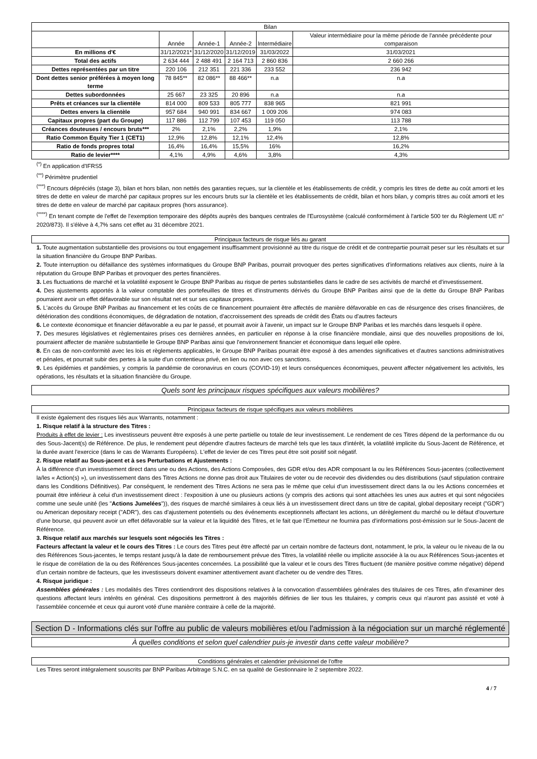| Bilan | | | | | |
| --- | --- | --- | --- | --- | --- |
| | Année | Année-1 | Année-2 | Intermédiaire | Valeur intermédiaire pour la même période de l'année précédente pour comparaison |
| En millions d'€ | 31/12/2021* | 31/12/2020 | 31/12/2019 | 31/03/2022 | 31/03/2021 |
| Total des actifs | 2 634 444 | 2 488 491 | 2 164 713 | 2 860 836 | 2 660 266 |
| Dettes représentées par un titre | 220 106 | 212 351 | 221 336 | 233 552 | 236 942 |
| Dont dettes senior préférées à moyen long terme | 78 845** | 82 086** | 88 466** | n.a | n.a |
| Dettes subordonnées | 25 667 | 23 325 | 20 896 | n.a | n.a |
| Prêts et créances sur la clientèle | 814 000 | 809 533 | 805 777 | 838 965 | 821 991 |
| Dettes envers la clientèle | 957 684 | 940 991 | 834 667 | 1 009 206 | 974 083 |
| Capitaux propres (part du Groupe) | 117 886 | 112 799 | 107 453 | 119 050 | 113 788 |
| Créances douteuses / encours bruts*** | 2% | 2,1% | 2,2% | 1,9% | 2,1% |
| Ratio Common Equity Tier 1 (CET1) | 12,9% | 12,8% | 12,1% | 12,4% | 12,8% |
| Ratio de fonds propres total | 16,4% | 16,4% | 15,5% | 16% | 16,2% |
| Ratio de levier**** | 4,1% | 4,9% | 4,6% | 3,8% | 4,3% |
<sup>(*)</sup> En application d'IFRS5
<sup>(**)</sup> Périmètre prudentiel
<sup>(***)</sup> Encours dépréciés (stage 3), bilan et hors bilan, non nettés des garanties reçues, sur la clientèle et les établissements de crédit, y compris les titres de dette au coût amorti et les titres de dette en valeur de marché par capitaux propres sur les encours bruts sur la clientèle et les établissements de crédit, bilan et hors bilan, y compris titres au coût amorti et les titres de dette en valeur de marché par capitaux propres (hors assurance).
<sup>(****)</sup> En tenant compte de l'effet de l'exemption temporaire des dépôts auprès des banques centrales de l'Eurosystème (calculé conformément à l'article 500 ter du Règlement UE n° 2020/873). Il s'élève à 4,7% sans cet effet au 31 décembre 2021.
Principaux facteurs de risque liés au garant
1. Toute augmentation substantielle des provisions ou tout engagement insuffisamment provisionné au titre du risque de crédit et de contrepartie pourrait peser sur les résultats et sur la situation financière du Groupe BNP Paribas.
2. Toute interruption ou défaillance des systèmes informatiques du Groupe BNP Paribas, pourrait provoquer des pertes significatives d'informations relatives aux clients, nuire à la réputation du Groupe BNP Paribas et provoquer des pertes financières.
3. Les fluctuations de marché et la volatilité exposent le Groupe BNP Paribas au risque de pertes substantielles dans le cadre de ses activités de marché et d'investissement.
4. Des ajustements apportés à la valeur comptable des portefeuilles de titres et d'instruments dérivés du Groupe BNP Paribas ainsi que de la dette du Groupe BNP Paribas pourraient avoir un effet défavorable sur son résultat net et sur ses capitaux propres.
5. L'accès du Groupe BNP Paribas au financement et les coûts de ce financement pourraient être affectés de manière défavorable en cas de résurgence des crises financières, de détérioration des conditions économiques, de dégradation de notation, d'accroissement des spreads de crédit des États ou d'autres facteurs
6. Le contexte économique et financier défavorable a eu par le passé, et pourrait avoir à l'avenir, un impact sur le Groupe BNP Paribas et les marchés dans lesquels il opère.
7. Des mesures législatives et règlementaires prises ces dernières années, en particulier en réponse à la crise financière mondiale, ainsi que des nouvelles propositions de loi, pourraient affecter de manière substantielle le Groupe BNP Paribas ainsi que l'environnement financier et économique dans lequel elle opère.
8. En cas de non-conformité avec les lois et règlements applicables, le Groupe BNP Paribas pourrait être exposé à des amendes significatives et d'autres sanctions administratives et pénales, et pourrait subir des pertes à la suite d'un contentieux privé, en lien ou non avec ces sanctions.
9. Les épidémies et pandémies, y compris la pandémie de coronavirus en cours (COVID-19) et leurs conséquences économiques, peuvent affecter négativement les activités, les opérations, les résultats et la situation financière du Groupe.
Quels sont les principaux risques spécifiques aux valeurs mobilières?
Principaux facteurs de risque spécifiques aux valeurs mobilières
Il existe également des risques liés aux Warrants, notamment :
1. Risque relatif à la structure des Titres :
Produits à effet de levier : Les investisseurs peuvent être exposés à une perte partielle ou totale de leur investissement. Le rendement de ces Titres dépend de la performance du ou des Sous-Jacent(s) de Référence. De plus, le rendement peut dépendre d'autres facteurs de marché tels que les taux d'intérêt, la volatilité implicite du Sous-Jacent de Référence, et la durée avant l'exercice (dans le cas de Warrants Européens). L'effet de levier de ces Titres peut être soit positif soit négatif.
2. Risque relatif au Sous-jacent et à ses Perturbations et Ajustements :
À la différence d'un investissement direct dans une ou des Actions, des Actions Composées, des GDR et/ou des ADR composant la ou les Références Sous-jacentes (collectivement la/les « Action(s) »), un investissement dans des Titres Actions ne donne pas droit aux Titulaires de voter ou de recevoir des dividendes ou des distributions (sauf stipulation contraire dans les Conditions Définitives). Par conséquent, le rendement des Titres Actions ne sera pas le même que celui d'un investissement direct dans la ou les Actions concernées et pourrait être inférieur à celui d'un investissement direct : l'exposition à une ou plusieurs actions (y compris des actions qui sont attachées les unes aux autres et qui sont négociées comme une seule unité (les "Actions Jumelées")), des risques de marché similaires à ceux liés à un investissement direct dans un titre de capital, global depositary receipt ("GDR") ou American depositary receipt ("ADR"), des cas d'ajustement potentiels ou des événements exceptionnels affectant les actions, un dérèglement du marché ou le défaut d'ouverture d'une bourse, qui peuvent avoir un effet défavorable sur la valeur et la liquidité des Titres, et le fait que l'Emetteur ne fournira pas d'informations post-émission sur le Sous-Jacent de Référence.
3. Risque relatif aux marchés sur lesquels sont négociés les Titres :
Facteurs affectant la valeur et le cours des Titres : Le cours des Titres peut être affecté par un certain nombre de facteurs dont, notamment, le prix, la valeur ou le niveau de la ou des Références Sous-jacentes, le temps restant jusqu'à la date de remboursement prévue des Titres, la volatilité réelle ou implicite associée à la ou aux Références Sous-jacentes et le risque de corrélation de la ou des Références Sous-jacentes concernées. La possibilité que la valeur et le cours des Titres fluctuent (de manière positive comme négative) dépend d'un certain nombre de facteurs, que les investisseurs doivent examiner attentivement avant d'acheter ou de vendre des Titres.
4. Risque juridique :
Assemblées générales : Les modalités des Titres contiendront des dispositions relatives à la convocation d'assemblées générales des titulaires de ces Titres, afin d'examiner des questions affectant leurs intérêts en général. Ces dispositions permettront à des majorités définies de lier tous les titulaires, y compris ceux qui n'auront pas assisté et voté à l'assemblée concernée et ceux qui auront voté d'une manière contraire à celle de la majorité.
Section D - Informations clés sur l'offre au public de valeurs mobilières et/ou l'admission à la négociation sur un marché réglementé
À quelles conditions et selon quel calendrier puis-je investir dans cette valeur mobilière?
Conditions générales et calendrier prévisionnel de l'offre
Les Titres seront intégralement souscrits par BNP Paribas Arbitrage S.N.C. en sa qualité de Gestionnaire le 2 septembre 2022.
4 / 7